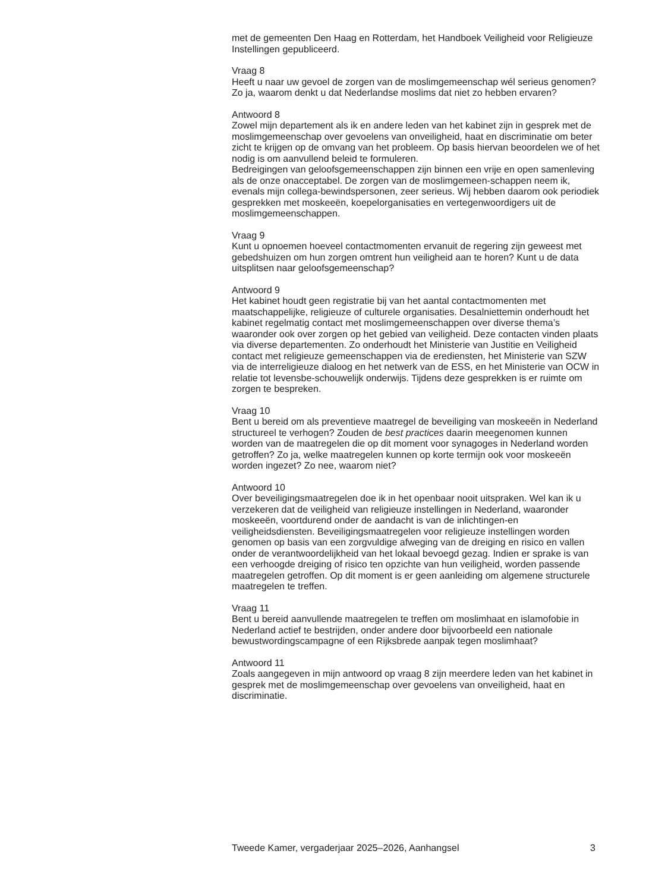met de gemeenten Den Haag en Rotterdam, het Handboek Veiligheid voor Religieuze Instellingen gepubliceerd.
Vraag 8
Heeft u naar uw gevoel de zorgen van de moslimgemeenschap wél serieus genomen? Zo ja, waarom denkt u dat Nederlandse moslims dat niet zo hebben ervaren?
Antwoord 8
Zowel mijn departement als ik en andere leden van het kabinet zijn in gesprek met de moslimgemeenschap over gevoelens van onveiligheid, haat en discriminatie om beter zicht te krijgen op de omvang van het probleem. Op basis hiervan beoordelen we of het nodig is om aanvullend beleid te formuleren.
Bedreigingen van geloofsgemeenschappen zijn binnen een vrije en open samenleving als de onze onacceptabel. De zorgen van de moslimgemeen-schappen neem ik, evenals mijn collega-bewindspersonen, zeer serieus. Wij hebben daarom ook periodiek gesprekken met moskeeën, koepelorganisaties en vertegenwoordigers uit de moslimgemeenschappen.
Vraag 9
Kunt u opnoemen hoeveel contactmomenten ervanuit de regering zijn geweest met gebedshuizen om hun zorgen omtrent hun veiligheid aan te horen? Kunt u de data uitsplitsen naar geloofsgemeenschap?
Antwoord 9
Het kabinet houdt geen registratie bij van het aantal contactmomenten met maatschappelijke, religieuze of culturele organisaties. Desalniettemin onderhoudt het kabinet regelmatig contact met moslimgemeenschappen over diverse thema’s waaronder ook over zorgen op het gebied van veiligheid. Deze contacten vinden plaats via diverse departementen. Zo onderhoudt het Ministerie van Justitie en Veiligheid contact met religieuze gemeenschappen via de erediensten, het Ministerie van SZW via de interreligieuze dialoog en het netwerk van de ESS, en het Ministerie van OCW in relatie tot levensbe-schouwelijk onderwijs. Tijdens deze gesprekken is er ruimte om zorgen te bespreken.
Vraag 10
Bent u bereid om als preventieve maatregel de beveiliging van moskeeën in Nederland structureel te verhogen? Zouden de best practices daarin meegenomen kunnen worden van de maatregelen die op dit moment voor synagoges in Nederland worden getroffen? Zo ja, welke maatregelen kunnen op korte termijn ook voor moskeeën worden ingezet? Zo nee, waarom niet?
Antwoord 10
Over beveiligingsmaatregelen doe ik in het openbaar nooit uitspraken. Wel kan ik u verzekeren dat de veiligheid van religieuze instellingen in Nederland, waaronder moskeeën, voortdurend onder de aandacht is van de inlichtingen-en veiligheidsdiensten. Beveiligingsmaatregelen voor religieuze instellingen worden genomen op basis van een zorgvuldige afweging van de dreiging en risico en vallen onder de verantwoordelijkheid van het lokaal bevoegd gezag. Indien er sprake is van een verhoogde dreiging of risico ten opzichte van hun veiligheid, worden passende maatregelen getroffen. Op dit moment is er geen aanleiding om algemene structurele maatregelen te treffen.
Vraag 11
Bent u bereid aanvullende maatregelen te treffen om moslimhaat en islamofobie in Nederland actief te bestrijden, onder andere door bijvoorbeeld een nationale bewustwordingscampagne of een Rijksbrede aanpak tegen moslimhaat?
Antwoord 11
Zoals aangegeven in mijn antwoord op vraag 8 zijn meerdere leden van het kabinet in gesprek met de moslimgemeenschap over gevoelens van onveiligheid, haat en discriminatie.
Tweede Kamer, vergaderjaar 2025–2026, Aanhangsel 3